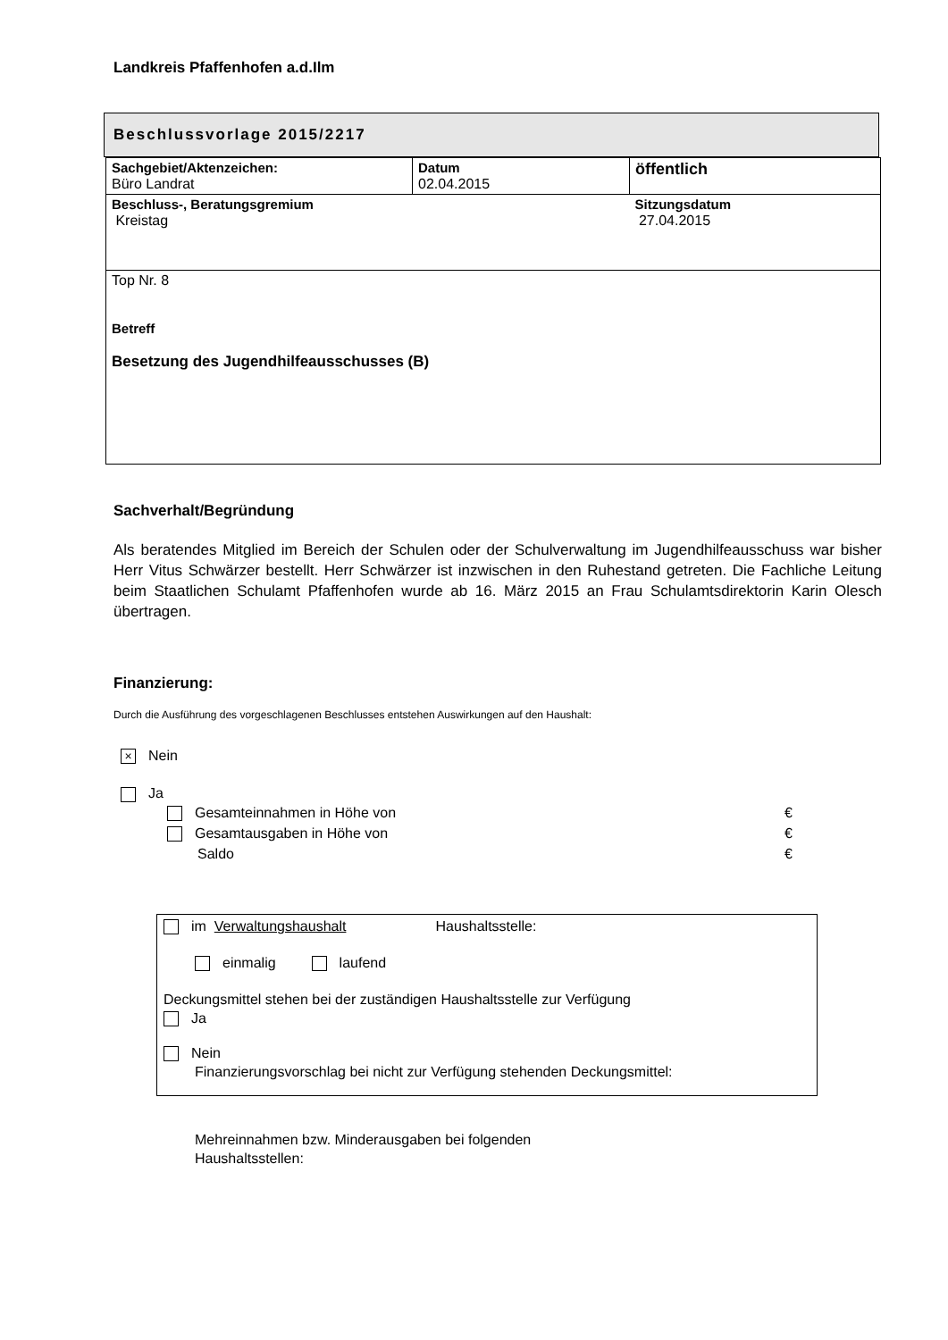Landkreis Pfaffenhofen a.d.Ilm
Beschlussvorlage 2015/2217
| Sachgebiet/Aktenzeichen: Büro Landrat | Datum 02.04.2015 | öffentlich |
| Beschluss-, Beratungsgremium Kreistag | | Sitzungsdatum 27.04.2015 |
| Top Nr. 8 Betreff Besetzung des Jugendhilfeausschusses (B) | | |
Sachverhalt/Begründung
Als beratendes Mitglied im Bereich der Schulen oder der Schulverwaltung im Jugendhilfeausschuss war bisher Herr Vitus Schwärzer bestellt. Herr Schwärzer ist inzwischen in den Ruhestand getreten. Die Fachliche Leitung beim Staatlichen Schulamt Pfaffenhofen wurde ab 16. März 2015 an Frau Schulamtsdirektorin Karin Olesch übertragen.
Finanzierung:
Durch die Ausführung des vorgeschlagenen Beschlusses entstehen Auswirkungen auf den Haushalt:
× Nein
Ja
Gesamteinnahmen in Höhe von €
Gesamtausgaben in Höhe von €
Saldo €
im Verwaltungshaushalt Haushaltsstelle:
einmalig laufend
Deckungsmittel stehen bei der zuständigen Haushaltsstelle zur Verfügung
Ja
Nein
Finanzierungsvorschlag bei nicht zur Verfügung stehenden Deckungsmittel:
Mehreinnahmen bzw. Minderausgaben bei folgenden
Haushaltsstellen: